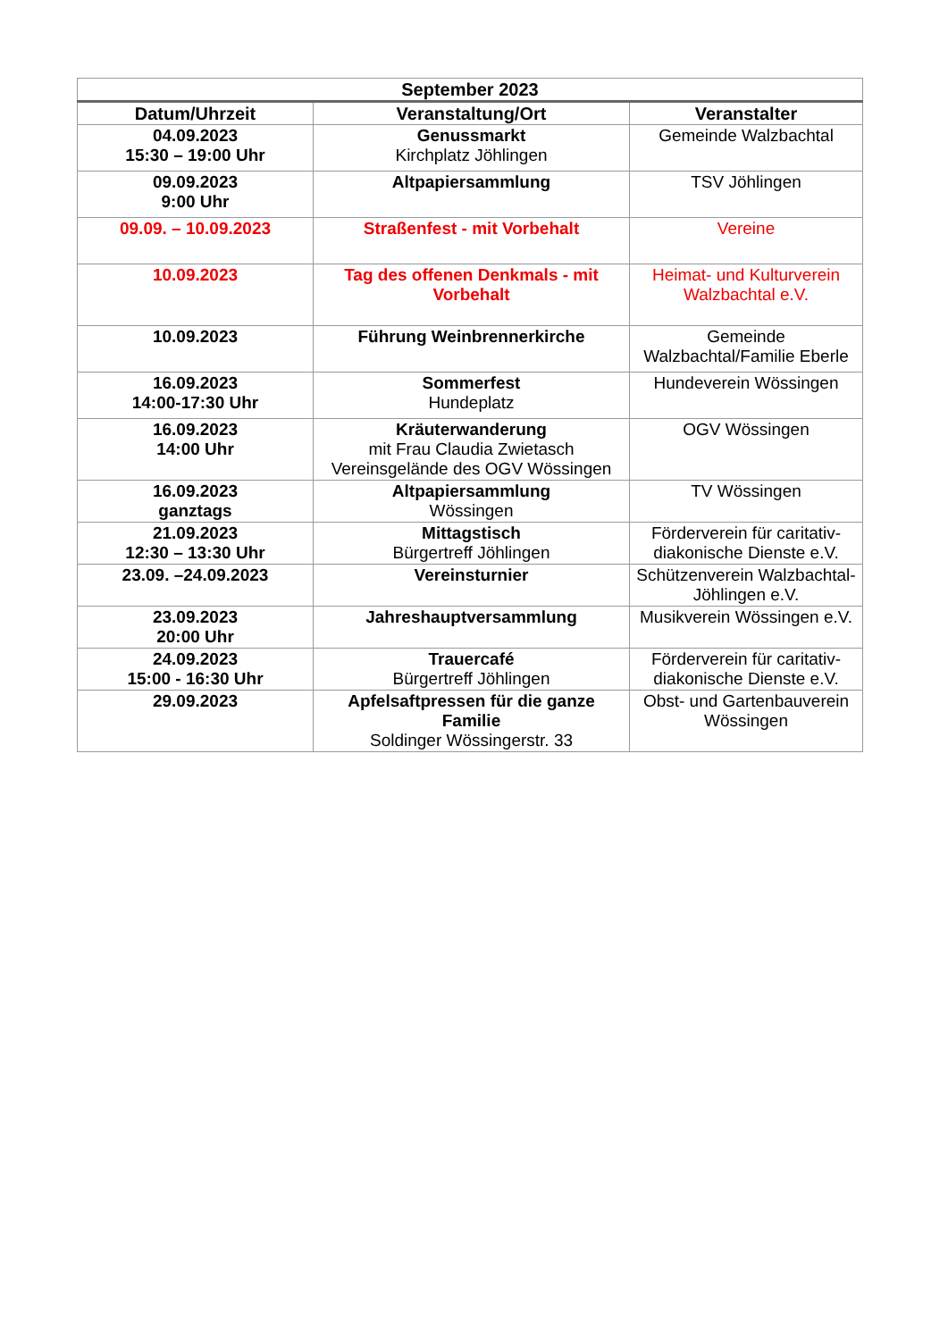| September 2023 | | |
| --- | --- | --- |
| Datum/Uhrzeit | Veranstaltung/Ort | Veranstalter |
| 04.09.2023 15:30 – 19:00 Uhr | Genussmarkt Kirchplatz Jöhlingen | Gemeinde Walzbachtal |
| 09.09.2023 9:00 Uhr | Altpapiersammlung | TSV Jöhlingen |
| 09.09. – 10.09.2023 | Straßenfest - mit Vorbehalt | Vereine |
| 10.09.2023 | Tag des offenen Denkmals - mit Vorbehalt | Heimat- und Kulturverein Walzbachtal e.V. |
| 10.09.2023 | Führung Weinbrennerkirche | Gemeinde Walzbachtal/Familie Eberle |
| 16.09.2023 14:00-17:30 Uhr | Sommerfest Hundeplatz | Hundeverein Wössingen |
| 16.09.2023 14:00 Uhr | Kräuterwanderung mit Frau Claudia Zwietasch Vereinsgelände des OGV Wössingen | OGV Wössingen |
| 16.09.2023 ganztags | Altpapiersammlung Wössingen | TV Wössingen |
| 21.09.2023 12:30 – 13:30 Uhr | Mittagstisch Bürgertreff Jöhlingen | Förderverein für caritativ-diakonische Dienste e.V. |
| 23.09. –24.09.2023 | Vereinsturnier | Schützenverein Walzbachtal-Jöhlingen e.V. |
| 23.09.2023 20:00 Uhr | Jahreshauptversammlung | Musikverein Wössingen e.V. |
| 24.09.2023 15:00 - 16:30 Uhr | Trauercafé Bürgertreff Jöhlingen | Förderverein für caritativ-diakonische Dienste e.V. |
| 29.09.2023 | Apfelsaftpressen für die ganze Familie Soldinger Wössingerstr. 33 | Obst- und Gartenbauverein Wössingen |